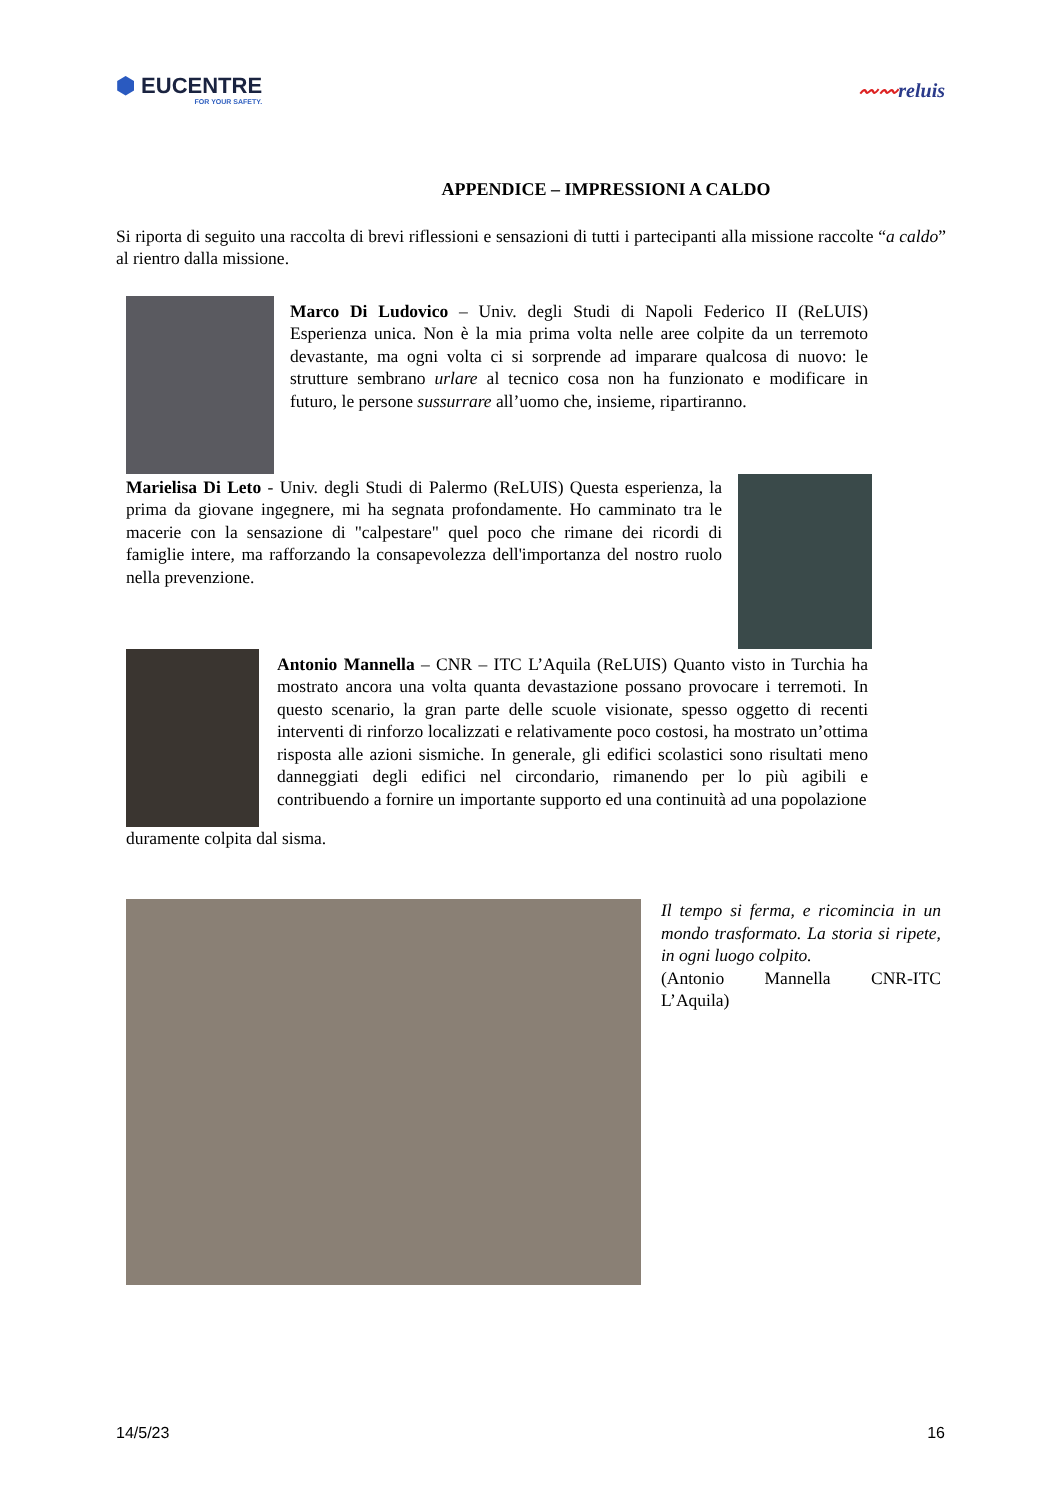⬢ EUCENTRE
FOR YOUR SAFETY.
〰〰reluis
APPENDICE – IMPRESSIONI A CALDO
Si riporta di seguito una raccolta di brevi riflessioni e sensazioni di tutti i partecipanti alla missione raccolte “a caldo” al rientro dalla missione.
Marco Di Ludovico – Univ. degli Studi di Napoli Federico II (ReLUIS) Esperienza unica. Non è la mia prima volta nelle aree colpite da un terremoto devastante, ma ogni volta ci si sorprende ad imparare qualcosa di nuovo: le strutture sembrano urlare al tecnico cosa non ha funzionato e modificare in futuro, le persone sussurrare all’uomo che, insieme, ripartiranno.
Marielisa Di Leto - Univ. degli Studi di Palermo (ReLUIS) Questa esperienza, la prima da giovane ingegnere, mi ha segnata profondamente. Ho camminato tra le macerie con la sensazione di "calpestare" quel poco che rimane dei ricordi di famiglie intere, ma rafforzando la consapevolezza dell'importanza del nostro ruolo nella prevenzione.
Antonio Mannella – CNR – ITC L’Aquila (ReLUIS) Quanto visto in Turchia ha mostrato ancora una volta quanta devastazione possano provocare i terremoti. In questo scenario, la gran parte delle scuole visionate, spesso oggetto di recenti interventi di rinforzo localizzati e relativamente poco costosi, ha mostrato un’ottima risposta alle azioni sismiche. In generale, gli edifici scolastici sono risultati meno danneggiati degli edifici nel circondario, rimanendo per lo più agibili e contribuendo a fornire un importante supporto ed una continuità ad una popolazione
duramente colpita dal sisma.
Il tempo si ferma, e ricomincia in un mondo trasformato. La storia si ripete, in ogni luogo colpito.
(Antonio Mannella CNR-ITC L’Aquila)
14/5/23 16